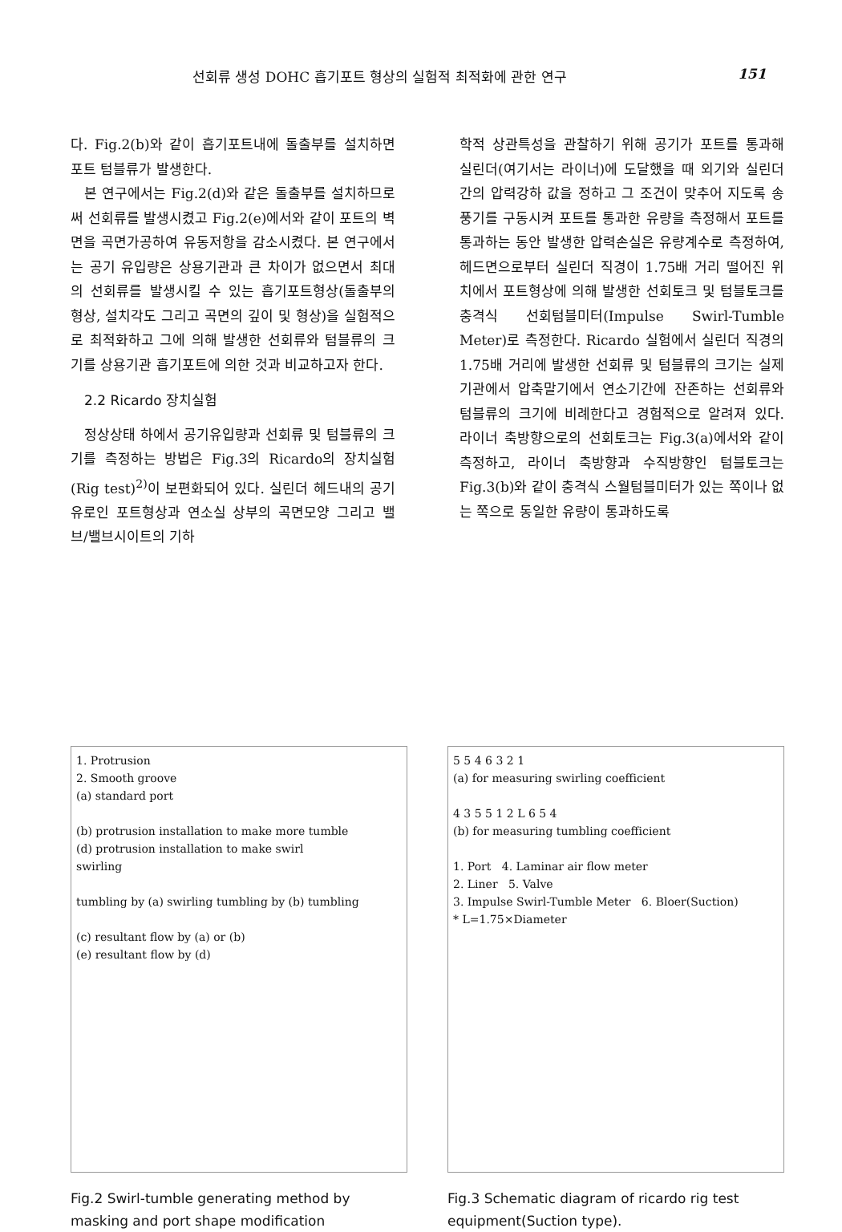선회류 생성 DOHC 흡기포트 형상의 실험적 최적화에 관한 연구 151
다. Fig.2(b)와 같이 흡기포트내에 돌출부를 설치하면 포트 텀블류가 발생한다.
본 연구에서는 Fig.2(d)와 같은 돌출부를 설치하므로써 선회류를 발생시켰고 Fig.2(e)에서와 같이 포트의 벽면을 곡면가공하여 유동저항을 감소시켰다. 본 연구에서는 공기 유입량은 상용기관과 큰 차이가 없으면서 최대의 선회류를 발생시킬 수 있는 흡기포트형상(돌출부의 형상, 설치각도 그리고 곡면의 깊이 및 형상)을 실험적으로 최적화하고 그에 의해 발생한 선회류와 텀블류의 크기를 상용기관 흡기포트에 의한 것과 비교하고자 한다.
2.2 Ricardo 장치실험
정상상태 하에서 공기유입량과 선회류 및 텀블류의 크기를 측정하는 방법은 Fig.3의 Ricardo의 장치실험(Rig test)<sup>2)</sup>이 보편화되어 있다. 실린더 헤드내의 공기유로인 포트형상과 연소실 상부의 곡면모양 그리고 밸브/밸브시이트의 기하
학적 상관특성을 관찰하기 위해 공기가 포트를 통과해 실린더(여기서는 라이너)에 도달했을 때 외기와 실린더 간의 압력강하 값을 정하고 그 조건이 맞추어 지도록 송풍기를 구동시켜 포트를 통과한 유량을 측정해서 포트를 통과하는 동안 발생한 압력손실은 유량계수로 측정하여, 헤드면으로부터 실린더 직경이 1.75배 거리 떨어진 위치에서 포트형상에 의해 발생한 선회토크 및 텀블토크를 충격식 선회텀블미터(Impulse Swirl-Tumble Meter)로 측정한다. Ricardo 실험에서 실린더 직경의 1.75배 거리에 발생한 선회류 및 텀블류의 크기는 실제기관에서 압축말기에서 연소기간에 잔존하는 선회류와 텀블류의 크기에 비례한다고 경험적으로 알려져 있다. 라이너 축방향으로의 선회토크는 Fig.3(a)에서와 같이 측정하고, 라이너 축방향과 수직방향인 텀블토크는 Fig.3(b)와 같이 충격식 스월텀블미터가 있는 쪽이나 없는 쪽으로 동일한 유량이 통과하도록
1. Protrusion
2. Smooth groove
(a) standard port
(b) protrusion installation to make more tumble
(d) protrusion installation to make swirl
swirling
tumbling by (a) swirling tumbling by (b) tumbling
(c) resultant flow by (a) or (b)
(e) resultant flow by (d)
Fig.2 Swirl-tumble generating method by masking and port shape modification
5 5 4 6 3 2 1
(a) for measuring swirling coefficient
4 3 5 5 1 2 L 6 5 4
(b) for measuring tumbling coefficient
1. Port 4. Laminar air flow meter
2. Liner 5. Valve
3. Impulse Swirl-Tumble Meter 6. Bloer(Suction)
* L=1.75×Diameter
Fig.3 Schematic diagram of ricardo rig test equipment(Suction type).